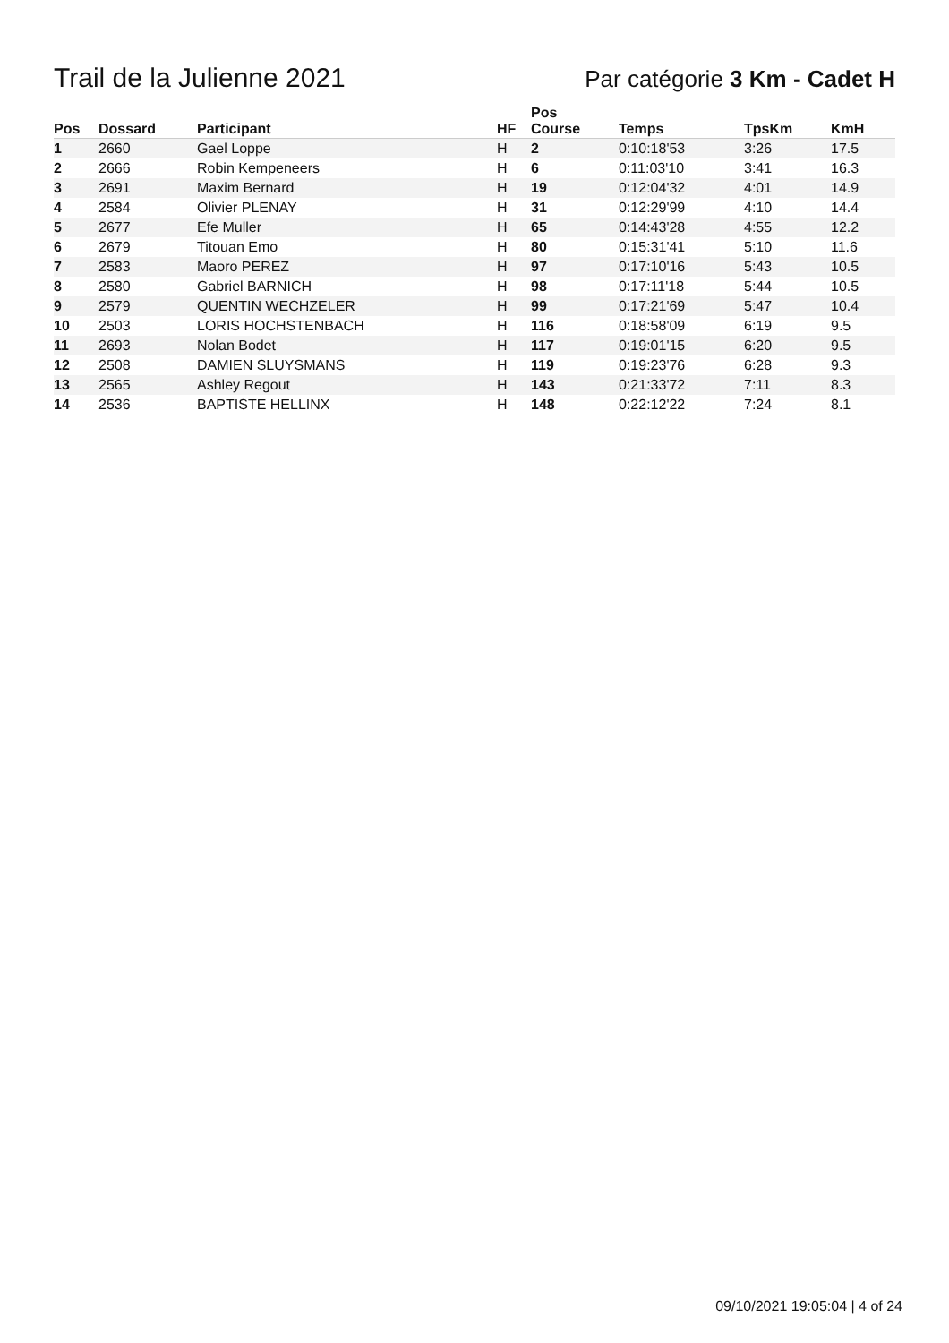Trail de la Julienne 2021
Par catégorie 3 Km - Cadet H
| Pos | Dossard | Participant | HF | Pos Course | Temps | TpsKm | KmH |
| --- | --- | --- | --- | --- | --- | --- | --- |
| 1 | 2660 | Gael Loppe | H | 2 | 0:10:18'53 | 3:26 | 17.5 |
| 2 | 2666 | Robin Kempeneers | H | 6 | 0:11:03'10 | 3:41 | 16.3 |
| 3 | 2691 | Maxim Bernard | H | 19 | 0:12:04'32 | 4:01 | 14.9 |
| 4 | 2584 | Olivier PLENAY | H | 31 | 0:12:29'99 | 4:10 | 14.4 |
| 5 | 2677 | Efe Muller | H | 65 | 0:14:43'28 | 4:55 | 12.2 |
| 6 | 2679 | Titouan Emo | H | 80 | 0:15:31'41 | 5:10 | 11.6 |
| 7 | 2583 | Maoro PEREZ | H | 97 | 0:17:10'16 | 5:43 | 10.5 |
| 8 | 2580 | Gabriel BARNICH | H | 98 | 0:17:11'18 | 5:44 | 10.5 |
| 9 | 2579 | QUENTIN WECHZELER | H | 99 | 0:17:21'69 | 5:47 | 10.4 |
| 10 | 2503 | LORIS HOCHSTENBACH | H | 116 | 0:18:58'09 | 6:19 | 9.5 |
| 11 | 2693 | Nolan Bodet | H | 117 | 0:19:01'15 | 6:20 | 9.5 |
| 12 | 2508 | DAMIEN SLUYSMANS | H | 119 | 0:19:23'76 | 6:28 | 9.3 |
| 13 | 2565 | Ashley Regout | H | 143 | 0:21:33'72 | 7:11 | 8.3 |
| 14 | 2536 | BAPTISTE HELLINX | H | 148 | 0:22:12'22 | 7:24 | 8.1 |
09/10/2021 19:05:04 | 4 of 24